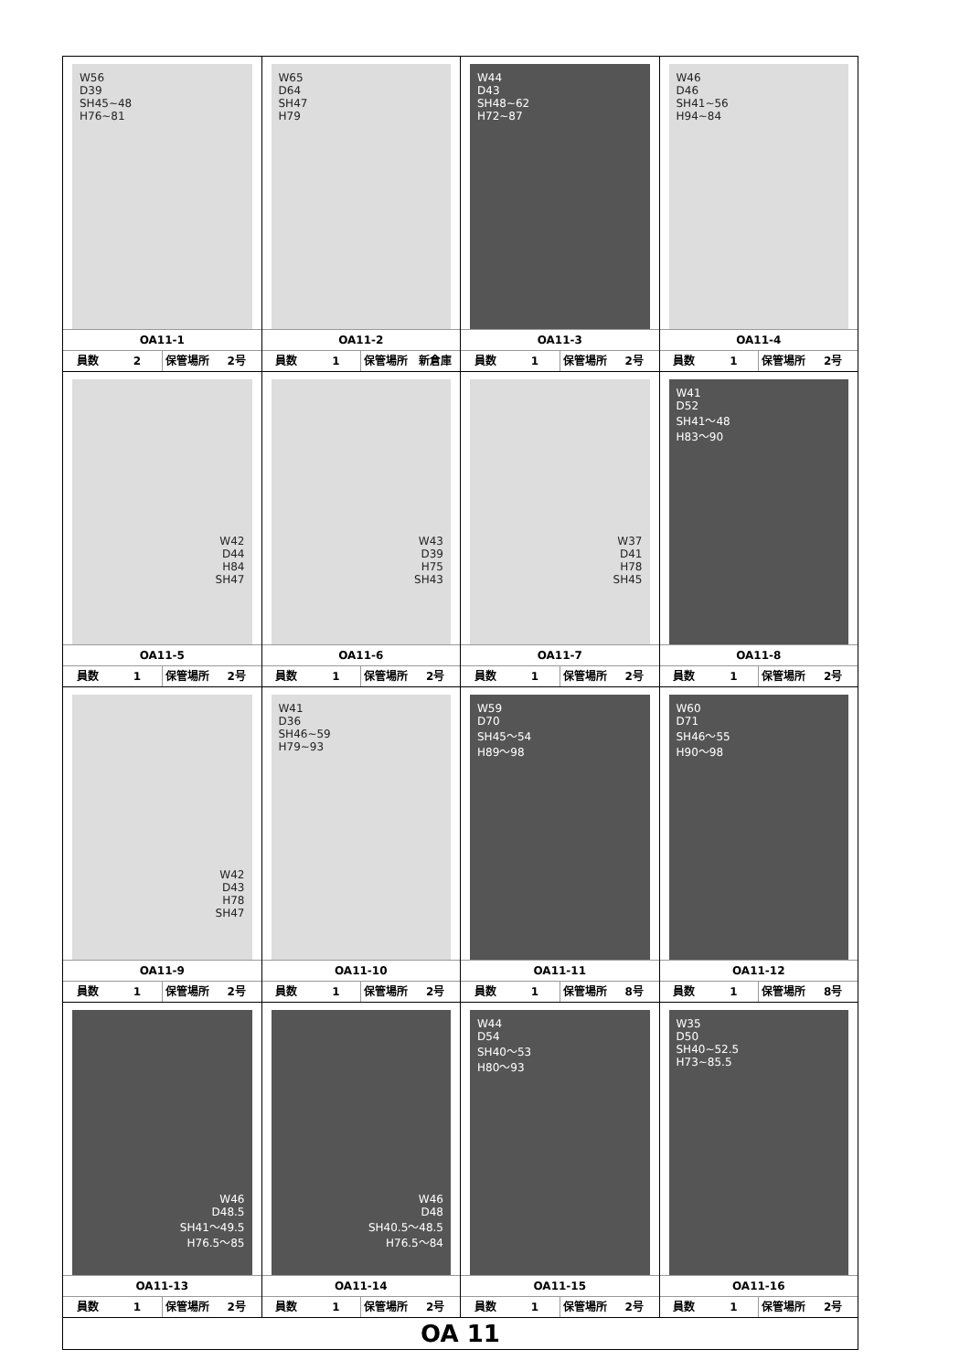| W56 D39 SH45~48 H76~81 OA11-1 員数 2 保管場所 2号 | W65 D64 SH47 H79 OA11-2 員数 1 保管場所 新倉庫 | W44 D43 SH48~62 H72~87 OA11-3 員数 1 保管場所 2号 | W46 D46 SH41~56 H94~84 OA11-4 員数 1 保管場所 2号 |
| W42 D44 H84 SH47 OA11-5 員数 1 保管場所 2号 | W43 D39 H75 SH43 OA11-6 員数 1 保管場所 2号 | W37 D41 H78 SH45 OA11-7 員数 1 保管場所 2号 | W41 D52 SH41～48 H83～90 OA11-8 員数 1 保管場所 2号 |
| W42 D43 H78 SH47 OA11-9 員数 1 保管場所 2号 | W41 D36 SH46~59 H79~93 OA11-10 員数 1 保管場所 2号 | W59 D70 SH45～54 H89～98 OA11-11 員数 1 保管場所 8号 | W60 D71 SH46～55 H90～98 OA11-12 員数 1 保管場所 8号 |
| W46 D48.5 SH41～49.5 H76.5～85 OA11-13 員数 1 保管場所 2号 | W46 D48 SH40.5～48.5 H76.5～84 OA11-14 員数 1 保管場所 2号 | W44 D54 SH40～53 H80～93 OA11-15 員数 1 保管場所 2号 | W35 D50 SH40~52.5 H73~85.5 OA11-16 員数 1 保管場所 2号 |
| OA 11 | | | |